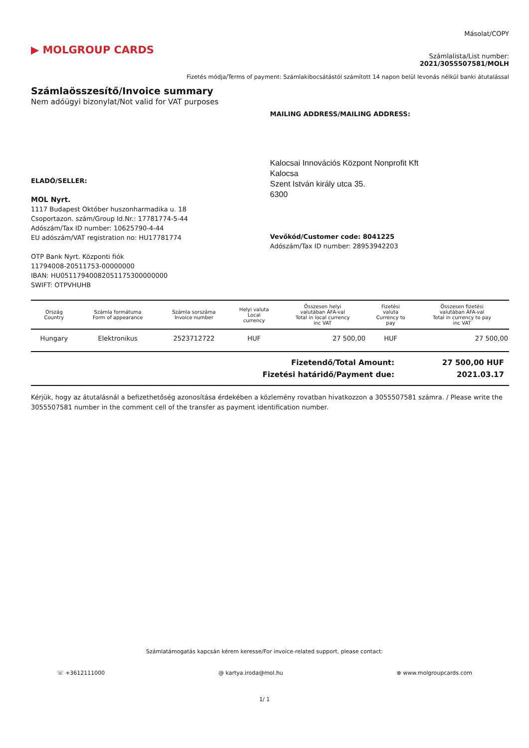▶ MOLGROUP CARDS
Másolat/COPY
Számlalista/List number:
2021/3055507581/MOLH
Fizetés módja/Terms of payment: Számlakibocsátástól számított 14 napon belül levonás nélkül banki átutalással
Számlaösszesítő/Invoice summary
Nem adóügyi bizonylat/Not valid for VAT purposes
ELADÓ/SELLER:
MOL Nyrt.
1117 Budapest Október huszonharmadika u. 18
Csoportazon. szám/Group Id.Nr.: 17781774-5-44
Adószám/Tax ID number: 10625790-4-44
EU adószám/VAT registration no: HU17781774
OTP Bank Nyrt. Központi fiók
11794008-20511753-00000000
IBAN: HU05117940082051175300000000
SWIFT: OTPVHUHB
MAILING ADDRESS/MAILING ADDRESS:
Kalocsai Innovációs Központ Nonprofit Kft
Kalocsa
Szent István király utca 35.
6300
Vevőkód/Customer code: 8041225
Adószám/Tax ID number: 28953942203
| Ország Country | Számla formátuma Form of appearance | Számla sorszáma Invoice number | Helyi valuta Local currency | Összesen helyi valutában ÁFA-val Total in local currency inc VAT | Fizetési valuta Currency to pay | Összesen fizetési valutában ÁFA-val Total in currency to pay inc VAT |
| --- | --- | --- | --- | --- | --- | --- |
| Hungary | Elektronikus | 2523712722 | HUF | 27 500,00 | HUF | 27 500,00 |
Fizetendő/Total Amount: 27 500,00 HUF
Fizetési határidő/Payment due: 2021.03.17
Kérjük, hogy az átutalásnál a befizethetőség azonosítása érdekében a közlemény rovatban hivatkozzon a 3055507581 számra. / Please write the 3055507581 number in the comment cell of the transfer as payment identification number.
Számlatámogatás kapcsán kérem keresse/For invoice-related support, please contact:
☏ +3612111000 @ kartya.iroda@mol.hu ⊕ www.molgroupcards.com
1/ 1